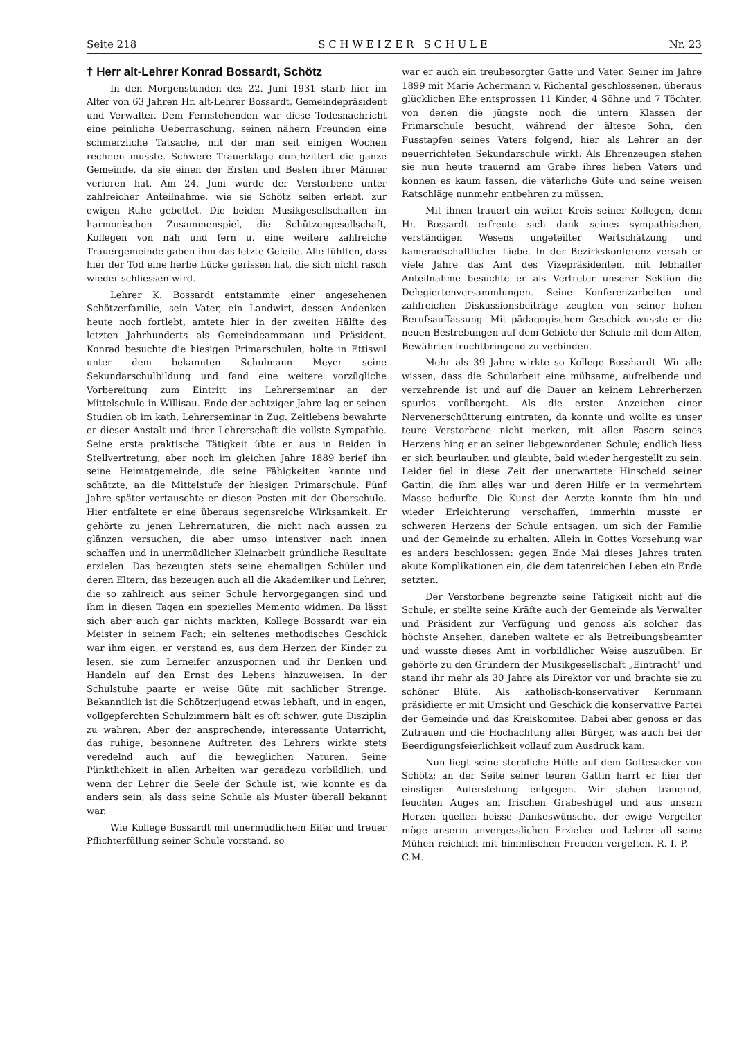Seite 218 S C H W E I Z E R S C H U L E Nr. 23
† Herr alt-Lehrer Konrad Bossardt, Schötz
In den Morgenstunden des 22. Juni 1931 starb hier im Alter von 63 Jahren Hr. alt-Lehrer Bossardt, Gemeindepräsident und Verwalter. Dem Fernstehenden war diese Todesnachricht eine peinliche Ueberraschung, seinen nähern Freunden eine schmerzliche Tatsache, mit der man seit einigen Wochen rechnen musste. Schwere Trauerklage durchzittert die ganze Gemeinde, da sie einen der Ersten und Besten ihrer Männer verloren hat. Am 24. Juni wurde der Verstorbene unter zahlreicher Anteilnahme, wie sie Schötz selten erlebt, zur ewigen Ruhe gebettet. Die beiden Musikgesellschaften im harmonischen Zusammenspiel, die Schützengesellschaft, Kollegen von nah und fern u. eine weitere zahlreiche Trauergemeinde gaben ihm das letzte Geleite. Alle fühlten, dass hier der Tod eine herbe Lücke gerissen hat, die sich nicht rasch wieder schliessen wird.
Lehrer K. Bossardt entstammte einer angesehenen Schötzerfamilie, sein Vater, ein Landwirt, dessen Andenken heute noch fortlebt, amtete hier in der zweiten Hälfte des letzten Jahrhunderts als Gemeindeammann und Präsident. Konrad besuchte die hiesigen Primarschulen, holte in Ettiswil unter dem bekannten Schulmann Meyer seine Sekundarschulbildung und fand eine weitere vorzügliche Vorbereitung zum Eintritt ins Lehrerseminar an der Mittelschule in Willisau. Ende der achtziger Jahre lag er seinen Studien ob im kath. Lehrerseminar in Zug. Zeitlebens bewahrte er dieser Anstalt und ihrer Lehrerschaft die vollste Sympathie. Seine erste praktische Tätigkeit übte er aus in Reiden in Stellvertretung, aber noch im gleichen Jahre 1889 berief ihn seine Heimatgemeinde, die seine Fähigkeiten kannte und schätzte, an die Mittelstufe der hiesigen Primarschule. Fünf Jahre später vertauschte er diesen Posten mit der Oberschule. Hier entfaltete er eine überaus segensreiche Wirksamkeit. Er gehörte zu jenen Lehrernaturen, die nicht nach aussen zu glänzen versuchen, die aber umso intensiver nach innen schaffen und in unermüdlicher Kleinarbeit gründliche Resultate erzielen. Das bezeugten stets seine ehemaligen Schüler und deren Eltern, das bezeugen auch all die Akademiker und Lehrer, die so zahlreich aus seiner Schule hervorgegangen sind und ihm in diesen Tagen ein spezielles Memento widmen. Da lässt sich aber auch gar nichts markten, Kollege Bossardt war ein Meister in seinem Fach; ein seltenes methodisches Geschick war ihm eigen, er verstand es, aus dem Herzen der Kinder zu lesen, sie zum Lerneifer anzuspornen und ihr Denken und Handeln auf den Ernst des Lebens hinzuweisen. In der Schulstube paarte er weise Güte mit sachlicher Strenge. Bekanntlich ist die Schötzerjugend etwas lebhaft, und in engen, vollgepferchten Schulzimmern hält es oft schwer, gute Disziplin zu wahren. Aber der ansprechende, interessante Unterricht, das ruhige, besonnene Auftreten des Lehrers wirkte stets veredelnd auch auf die beweglichen Naturen. Seine Pünktlichkeit in allen Arbeiten war geradezu vorbildlich, und wenn der Lehrer die Seele der Schule ist, wie konnte es da anders sein, als dass seine Schule als Muster überall bekannt war.
Wie Kollege Bossardt mit unermüdlichem Eifer und treuer Pflichterfüllung seiner Schule vorstand, so
war er auch ein treubesorgter Gatte und Vater. Seiner im Jahre 1899 mit Marie Achermann v. Richental geschlossenen, überaus glücklichen Ehe entsprossen 11 Kinder, 4 Söhne und 7 Töchter, von denen die jüngste noch die untern Klassen der Primarschule besucht, während der älteste Sohn, den Fusstapfen seines Vaters folgend, hier als Lehrer an der neuerrichteten Sekundarschule wirkt. Als Ehrenzeugen stehen sie nun heute trauernd am Grabe ihres lieben Vaters und können es kaum fassen, die väterliche Güte und seine weisen Ratschläge nunmehr entbehren zu müssen.
Mit ihnen trauert ein weiter Kreis seiner Kollegen, denn Hr. Bossardt erfreute sich dank seines sympathischen, verständigen Wesens ungeteilter Wertschätzung und kameradschaftlicher Liebe. In der Bezirkskonferenz versah er viele Jahre das Amt des Vizepräsidenten, mit lebhafter Anteilnahme besuchte er als Vertreter unserer Sektion die Delegiertenversammlungen. Seine Konferenzarbeiten und zahlreichen Diskussionsbeiträge zeugten von seiner hohen Berufsauffassung. Mit pädagogischem Geschick wusste er die neuen Bestrebungen auf dem Gebiete der Schule mit dem Alten, Bewährten fruchtbringend zu verbinden.
Mehr als 39 Jahre wirkte so Kollege Bosshardt. Wir alle wissen, dass die Schularbeit eine mühsame, aufreibende und verzehrende ist und auf die Dauer an keinem Lehrerherzen spurlos vorübergeht. Als die ersten Anzeichen einer Nervenerschütterung eintraten, da konnte und wollte es unser teure Verstorbene nicht merken, mit allen Fasern seines Herzens hing er an seiner liebgewordenen Schule; endlich liess er sich beurlauben und glaubte, bald wieder hergestellt zu sein. Leider fiel in diese Zeit der unerwartete Hinscheid seiner Gattin, die ihm alles war und deren Hilfe er in vermehrtem Masse bedurfte. Die Kunst der Aerzte konnte ihm hin und wieder Erleichterung verschaffen, immerhin musste er schweren Herzens der Schule entsagen, um sich der Familie und der Gemeinde zu erhalten. Allein in Gottes Vorsehung war es anders beschlossen: gegen Ende Mai dieses Jahres traten akute Komplikationen ein, die dem tatenreichen Leben ein Ende setzten.
Der Verstorbene begrenzte seine Tätigkeit nicht auf die Schule, er stellte seine Kräfte auch der Gemeinde als Verwalter und Präsident zur Verfügung und genoss als solcher das höchste Ansehen, daneben waltete er als Betreibungsbeamter und wusste dieses Amt in vorbildlicher Weise auszuüben. Er gehörte zu den Gründern der Musikgesellschaft „Eintracht" und stand ihr mehr als 30 Jahre als Direktor vor und brachte sie zu schöner Blüte. Als katholisch-konservativer Kernmann präsidierte er mit Umsicht und Geschick die konservative Partei der Gemeinde und das Kreiskomitee. Dabei aber genoss er das Zutrauen und die Hochachtung aller Bürger, was auch bei der Beerdigungsfeierlichkeit vollauf zum Ausdruck kam.
Nun liegt seine sterbliche Hülle auf dem Gottesacker von Schötz; an der Seite seiner teuren Gattin harrt er hier der einstigen Auferstehung entgegen. Wir stehen trauernd, feuchten Auges am frischen Grabeshügel und aus unsern Herzen quellen heisse Dankeswünsche, der ewige Vergelter möge unserm unvergesslichen Erzieher und Lehrer all seine Mühen reichlich mit himmlischen Freuden vergelten. R. I. P. C.M.